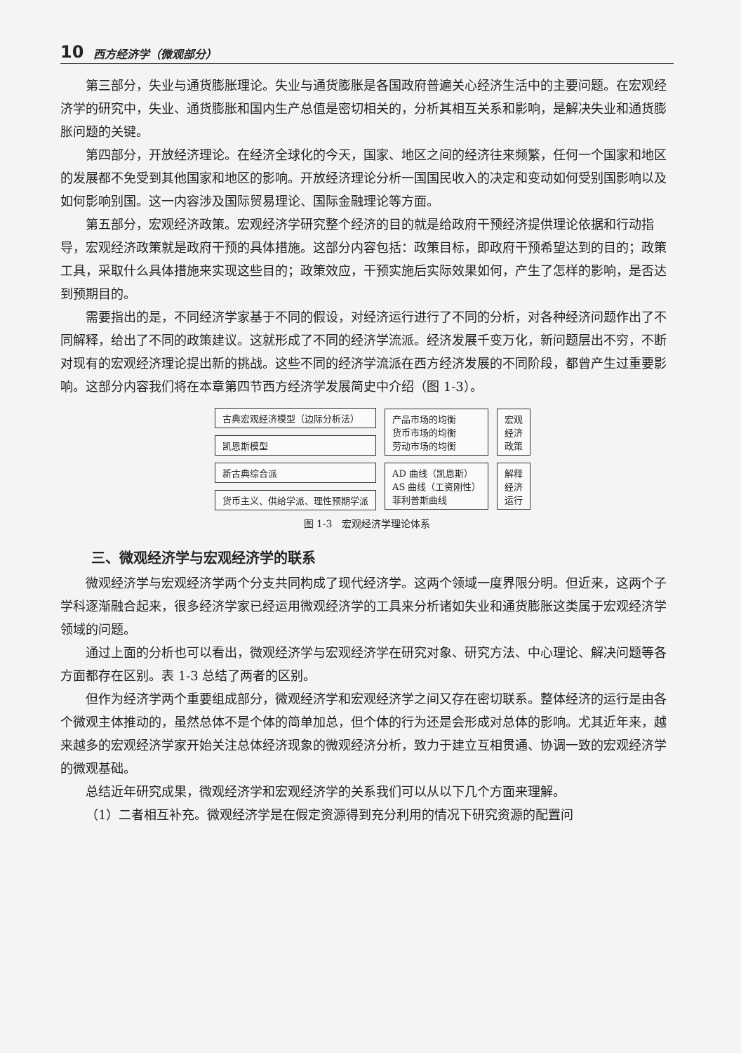10 西方经济学（微观部分）
第三部分，失业与通货膨胀理论。失业与通货膨胀是各国政府普遍关心经济生活中的主要问题。在宏观经济学的研究中，失业、通货膨胀和国内生产总值是密切相关的，分析其相互关系和影响，是解决失业和通货膨胀问题的关键。
第四部分，开放经济理论。在经济全球化的今天，国家、地区之间的经济往来频繁，任何一个国家和地区的发展都不免受到其他国家和地区的影响。开放经济理论分析一国国民收入的决定和变动如何受别国影响以及如何影响别国。这一内容涉及国际贸易理论、国际金融理论等方面。
第五部分，宏观经济政策。宏观经济学研究整个经济的目的就是给政府干预经济提供理论依据和行动指导，宏观经济政策就是政府干预的具体措施。这部分内容包括：政策目标，即政府干预希望达到的目的；政策工具，采取什么具体措施来实现这些目的；政策效应，干预实施后实际效果如何，产生了怎样的影响，是否达到预期目的。
需要指出的是，不同经济学家基于不同的假设，对经济运行进行了不同的分析，对各种经济问题作出了不同解释，给出了不同的政策建议。这就形成了不同的经济学流派。经济发展千变万化，新问题层出不穷，不断对现有的宏观经济理论提出新的挑战。这些不同的经济学流派在西方经济发展的不同阶段，都曾产生过重要影响。这部分内容我们将在本章第四节西方经济学发展简史中介绍（图 1-3）。
古典宏观经济模型（边际分析法）
凯恩斯模型
新古典综合派
货币主义、供给学派、理性预期学派
产品市场的均衡
货币市场的均衡
劳动市场的均衡
AD 曲线（凯恩斯）
AS 曲线（工资刚性）
菲利普斯曲线
宏观
经济
政策
解释
经济
运行
图 1-3　宏观经济学理论体系
三、微观经济学与宏观经济学的联系
微观经济学与宏观经济学两个分支共同构成了现代经济学。这两个领域一度界限分明。但近来，这两个子学科逐渐融合起来，很多经济学家已经运用微观经济学的工具来分析诸如失业和通货膨胀这类属于宏观经济学领域的问题。
通过上面的分析也可以看出，微观经济学与宏观经济学在研究对象、研究方法、中心理论、解决问题等各方面都存在区别。表 1-3 总结了两者的区别。
但作为经济学两个重要组成部分，微观经济学和宏观经济学之间又存在密切联系。整体经济的运行是由各个微观主体推动的，虽然总体不是个体的简单加总，但个体的行为还是会形成对总体的影响。尤其近年来，越来越多的宏观经济学家开始关注总体经济现象的微观经济分析，致力于建立互相贯通、协调一致的宏观经济学的微观基础。
总结近年研究成果，微观经济学和宏观经济学的关系我们可以从以下几个方面来理解。
（1）二者相互补充。微观经济学是在假定资源得到充分利用的情况下研究资源的配置问